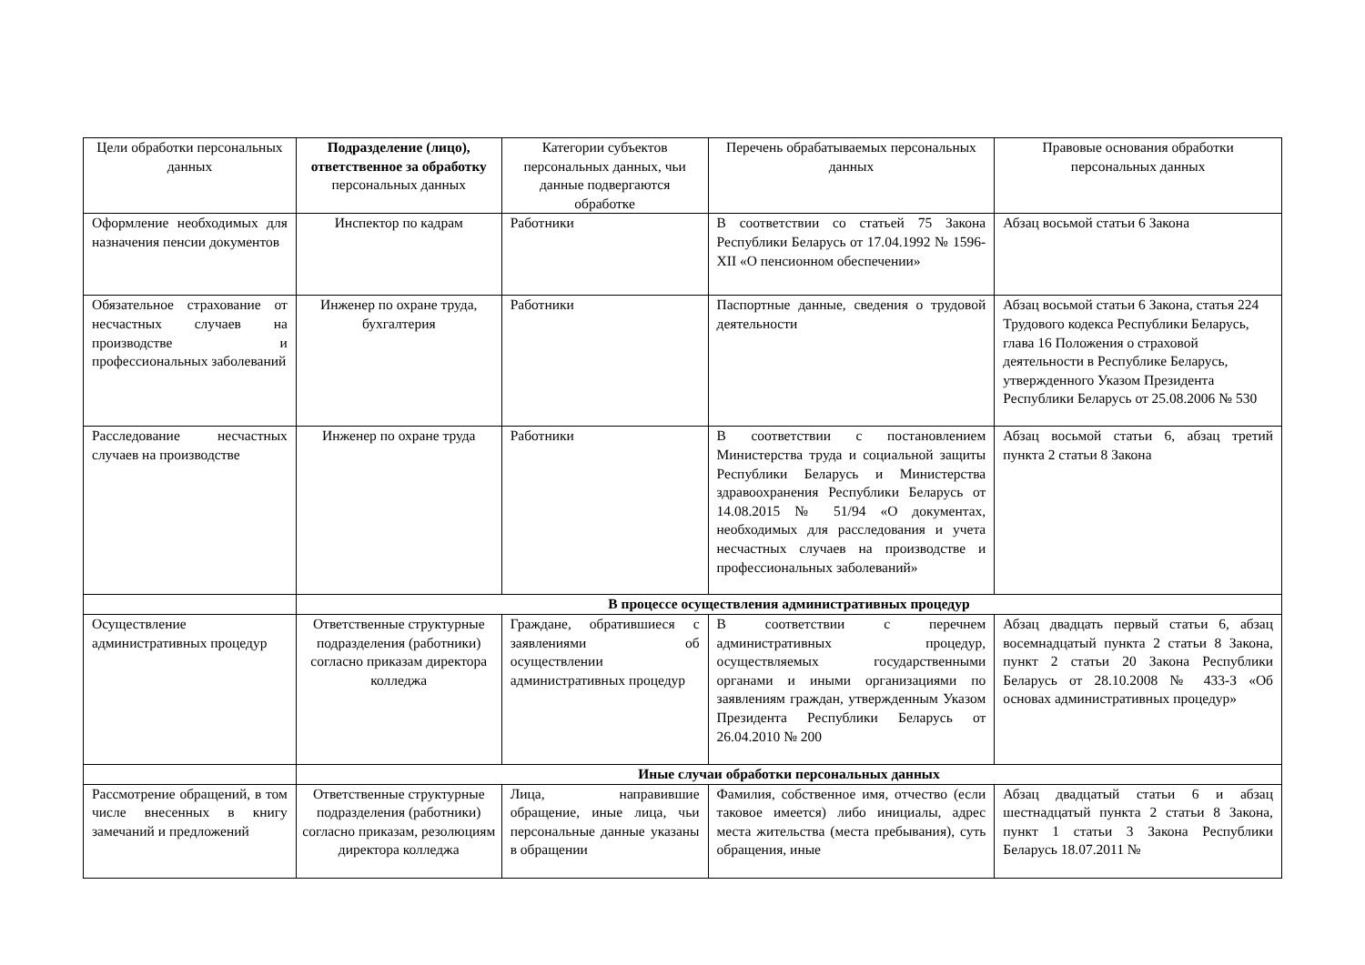| Цели обработки персональных данных | Подразделение (лицо), ответственное за обработку персональных данных | Категории субъектов персональных данных, чьи данные подвергаются обработке | Перечень обрабатываемых персональных данных | Правовые основания обработки персональных данных |
| Оформление необходимых для назначения пенсии документов | Инспектор по кадрам | Работники | В соответствии со статьей 75 Закона Республики Беларусь от 17.04.1992 № 1596-XII «О пенсионном обеспечении» | Абзац восьмой статьи 6 Закона |
| Обязательное страхование от несчастных случаев на производстве и профессиональных заболеваний | Инженер по охране труда, бухгалтерия | Работники | Паспортные данные, сведения о трудовой деятельности | Абзац восьмой статьи 6 Закона, статья 224 Трудового кодекса Республики Беларусь, глава 16 Положения о страховой деятельности в Республике Беларусь, утвержденного Указом Президента Республики Беларусь от 25.08.2006 № 530 |
| Расследование несчастных случаев на производстве | Инженер по охране труда | Работники | В соответствии с постановлением Министерства труда и социальной защиты Республики Беларусь и Министерства здравоохранения Республики Беларусь от 14.08.2015 № 51/94 «О документах, необходимых для расследования и учета несчастных случаев на производстве и профессиональных заболеваний» | Абзац восьмой статьи 6, абзац третий пункта 2 статьи 8 Закона |
| | В процессе осуществления административных процедур | | | |
| Осуществление административных процедур | Ответственные структурные подразделения (работники) согласно приказам директора колледжа | Граждане, обратившиеся с заявлениями об осуществлении административных процедур | В соответствии с перечнем административных процедур, осуществляемых государственными органами и иными организациями по заявлениям граждан, утвержденным Указом Президента Республики Беларусь от 26.04.2010 № 200 | Абзац двадцать первый статьи 6, абзац восемнадцатый пункта 2 статьи 8 Закона, пункт 2 статьи 20 Закона Республики Беларусь от 28.10.2008 № 433-З «Об основах административных процедур» |
| | Иные случаи обработки персональных данных | | | |
| Рассмотрение обращений, в том числе внесенных в книгу замечаний и предложений | Ответственные структурные подразделения (работники) согласно приказам, резолюциям директора колледжа | Лица, направившие обращение, иные лица, чьи персональные данные указаны в обращении | Фамилия, собственное имя, отчество (если таковое имеется) либо инициалы, адрес места жительства (места пребывания), суть обращения, иные | Абзац двадцатый статьи 6 и абзац шестнадцатый пункта 2 статьи 8 Закона, пункт 1 статьи 3 Закона Республики Беларусь 18.07.2011 № |